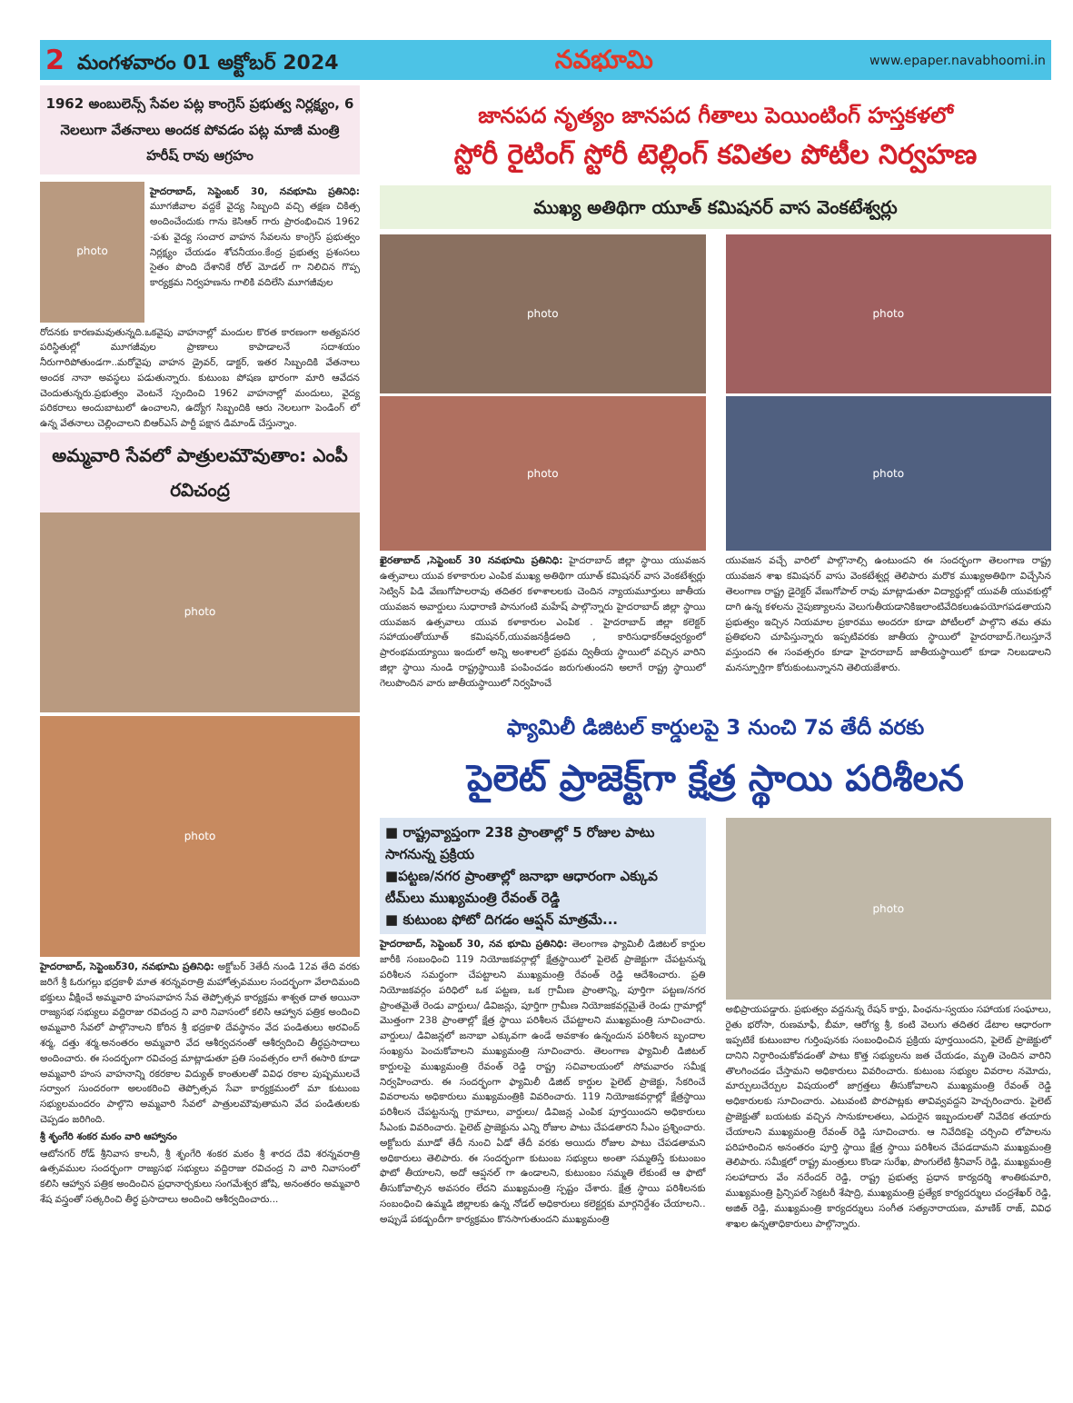2 మంగళవారం 01 అక్టోబర్ 2024
నవభూమి
www.epaper.navabhoomi.in
1962 అంబులెన్స్ సేవల పట్ల కాంగ్రెస్ ప్రభుత్వ నిర్లక్ష్యం, 6 నెలలుగా వేతనాలు అందక పోవడం పట్ల మాజీ మంత్రి హరీష్ రావు ఆగ్రహం
photo
హైదరాబాద్‌, సెప్టెంబర్ 30, నవభూమి ప్రతినిధి: మూగజీవాల వద్దకే వైద్య సిబ్బంది వచ్చి తక్షణ చికిత్స అందించేందుకు గాను కెసిఆర్ గారు ప్రారంభించిన 1962 -పశు వైద్య సంచార వాహన సేవలను కాంగ్రెస్ ప్రభుత్వం నిర్లక్ష్యం చేయడం శోచనీయం.కేంద్ర ప్రభుత్వ ప్రశంసలు సైతం పొంది దేశానికే రోల్ మోడల్ గా నిలిచిన గొప్ప కార్యక్రమ నిర్వహణను గాలికి వదిలేసి మూగజీవుల
రోదనకు కారణమవుతున్నది.ఒకవైపు వాహనాల్లో మందుల కొరత కారణంగా అత్యవసర పరిస్థితుల్లో మూగజీవుల ప్రాణాలు కాపాడాలనే సదాశయం నీరుగారిపోతుండగా..మరోవైపు వాహన డ్రైవర్, డాక్టర్, ఇతర సిబ్బందికి వేతనాలు అందక నానా అవస్థలు పడుతున్నారు. కుటుంబ పోషణ భారంగా మారి ఆవేదన చెందుతున్నరు.ప్రభుత్వం వెంటనే స్పందించి 1962 వాహనాల్లో మందులు, వైద్య పరికరాలు అందుబాటులో ఉంచాలని, ఉద్యోగ సిబ్బందికి ఆరు నెలలుగా పెండింగ్ లో ఉన్న వేతనాలు చెల్లించాలని బిఆర్ఎస్ పార్టీ పక్షాన డిమాండ్ చేస్తున్నాం.
అమ్మవారి సేవలో పాత్రులమౌవుతాం: ఎంపీ రవిచంద్ర
photo
photo
హైదరాబాద్‌, సెప్టెంబర్30, నవభూమి ప్రతినిధి: అక్టోబర్ 3తేదీ నుండి 12వ తేది వరకు జరిగే శ్రీ ఓరుగల్లు భద్రకాళీ మాత శరన్నవరాత్రి మహోత్సవముల సందర్భంగా వేలాదిమంది భక్తులు వీక్షించే అమ్మవారి హంసవాహన సేవ తెప్పోత్సవ కార్యక్రమ శాశ్వత దాత అయినా రాజ్యసభ సభ్యులు వద్దిరాజు రవిచంద్ర ని వారి నివాసంలో కలిసి ఆహ్వాన పత్రిక అందించి అమ్మవారి సేవలో పాల్గొనాలని కోరిన శ్రీ భద్రకాళి దేవస్థానం వేద పండితులు అరవింద్ శర్మ, దత్తు శర్మ.అనంతరం అమ్మవారి వేద ఆశీర్వచనంతో ఆశీర్వదించి తీర్థప్రసాదాలు అందించారు. ఈ సందర్భంగా రవిచంద్ర మాట్లాడుతూ ప్రతి సంవత్సరం లాగే ఈసారి కూడా అమ్మవారి హంస వాహనాన్ని రకరకాల విద్యుత్ కాంతులతో వివిధ రకాల పుష్పములచే సర్వాంగ సుందరంగా అలంకరించి తెప్పోత్సవ సేవా కార్యక్రమంలో మా కుటుంబ సభ్యులమందరం పాల్గొని అమ్మవారి సేవలో పాత్రులమౌవుతామని వేద పండితులకు చెప్పడం జరిగింది.
శ్రీ శృంగేరి శంకర మఠం వారి ఆహ్వానం
ఆటోనగర్ రోడ్ శ్రీనివాస కాలనీ, శ్రీ శృంగేరి శంకర మఠం శ్రీ శారద దేవి శరన్నవరాత్రి ఉత్సవముల సందర్భంగా రాజ్యసభ సభ్యులు వద్దిరాజు రవిచంద్ర ని వారి నివాసంలో కలిసి ఆహ్వాన పత్రిక అందించిన ప్రధానార్చకులు సంగమేశ్వర జోషి, అనంతరం అమ్మవారి శేష వస్త్రంతో సత్కరించి తీర్థ ప్రసాదాలు అందించి ఆశీర్వదించారు...
జానపద నృత్యం జానపద గీతాలు పెయింటింగ్ హస్తకళలో
స్టోరీ రైటింగ్ స్టోరీ టెల్లింగ్ కవితల పోటీల నిర్వహణ
ముఖ్య అతిథిగా యూత్ కమిషనర్ వాస వెంకటేశ్వర్లు
photo
photo
ఖైరతాబాద్ ,సెప్టెంబర్ 30 నవభూమి ప్రతినిధి: హైదరాబాద్ జిల్లా స్థాయి యువజన ఉత్సవాలు యువ కళాకారుల ఎంపిక ముఖ్య అతిథిగా యూత్ కమిషనర్ వాస వెంకటేశ్వర్లు సెట్విన్ పిడి వేణుగోపాలరావు తదితర కళాశాలలకు చెందిన న్యాయమూర్తులు జాతీయ యువజన అవార్డులు సుధారాణి పానుగంటి మహేష్ పాల్గొన్నారు హైదరాబాద్ జిల్లా స్థాయి యువజన ఉత్సవాలు యువ కళాకారుల ఎంపిక . హైదరాబాద్ జిల్లా కలెక్టర్ సహాయంతోయూత్ కమిషనర్,యువజనక్రీడఅది , కారిసుధాకర్ఆధ్వర్యంలో ప్రారంభమయ్యాయి ఇందులో అన్ని అంశాలలో ప్రథమ ద్వితీయ స్థాయిలో వచ్చిన వారిని జిల్లా స్థాయి నుండి రాష్ట్రస్థాయికి పంపించడం జరుగుతుందని అలాగే రాష్ట్ర స్థాయిలో గెలుపొందిన వారు జాతీయస్థాయిలో నిర్వహించే
photo
photo
యువజన వచ్చే వారిలో పాల్గొనాల్సి ఉంటుందని ఈ సందర్భంగా తెలంగాణ రాష్ట్ర యువజన శాఖ కమిషనర్ వాసు వెంకటేశ్వర్ల తెలిపారు మరొక ముఖ్యఅతిథిగా విచ్చేసిన తెలంగాణ రాష్ట్ర డైరెక్టర్ వేణుగోపాల్ రావు మాట్లాడుతూ విద్యార్థుల్లో యువతీ యువకుల్లో దాగి ఉన్న కళలను నైపుణ్యాలను వెలుగుతీయడానికిఇలాంటివేదికలుఉపయోగపడతాయని ప్రభుత్వం ఇచ్చిన నియమాల ప్రకారము అందరూ కూడా పోటీలలో పాల్గొని తమ తమ ప్రతిభలని చూపిస్తున్నారు ఇప్పటివరకు జాతీయ స్థాయిలో హైదరాబాద్.గెలుస్తూనే వస్తుందని ఈ సంవత్సరం కూడా హైదరాబాద్ జాతీయస్థాయిలో కూడా నిలబడాలని మనస్ఫూర్తిగా కోరుకుంటున్నానని తెలియజేశారు.
ఫ్యామిలీ డిజిటల్ కార్డులపై 3 నుంచి 7వ తేదీ వరకు
పైలెట్ ప్రాజెక్ట్‌గా క్షేత్ర స్థాయి పరిశీలన
■ రాష్ట్రవ్యాప్తంగా 238 ప్రాంతాల్లో 5 రోజుల పాటు సాగనున్న ప్రక్రియ
■పట్టణ/నగర ప్రాంతాల్లో జనాభా ఆధారంగా ఎక్కువ టీమ్‌లు ముఖ్యమంత్రి రేవంత్ రెడ్డి
■ కుటుంబ ఫోటో దిగడం ఆప్షన్ మాత్రమే...
హైదరాబాద్‌, సెప్టెంబర్ 30, నవ భూమి ప్రతినిధి: తెలంగాణ ఫ్యామిలీ డిజిటల్ కార్డుల జారీకి సంబంధించి 119 నియోజకవర్గాల్లో క్షేత్రస్థాయిలో పైలెట్ ప్రాజెక్టుగా చేపట్టనున్న పరిశీలన సమర్థంగా చేపట్టాలని ముఖ్యమంత్రి రేవంత్ రెడ్డి ఆదేశించారు. ప్రతి నియోజకవర్గం పరిధిలో ఒక పట్టణ, ఒక గ్రామీణ ప్రాంతాన్ని, పూర్తిగా పట్టణ/నగర ప్రాంతమైతే రెండు వార్డులు/ డివిజన్లు, పూర్తిగా గ్రామీణ నియోజకవర్గమైతే రెండు గ్రామాల్లో మొత్తంగా 238 ప్రాంతాల్లో క్షేత్ర స్థాయి పరిశీలన చేపట్టాలని ముఖ్యమంత్రి సూచించారు. వార్డులు/ డివిజన్లలో జనాభా ఎక్కువగా ఉండే అవకాశం ఉన్నందున పరిశీలన బృందాల సంఖ్యను పెంచుకోవాలని ముఖ్యమంత్రి సూచించారు. తెలంగాణ ఫ్యామిలీ డిజిటల్ కార్డులపై ముఖ్యమంత్రి రేవంత్ రెడ్డి రాష్ట్ర సచివాలయంలో సోమవారం సమీక్ష నిర్వహించారు. ఈ సందర్భంగా ఫ్యామిలీ డిజిట్ కార్డుల పైలెట్ ప్రాజెక్టు, సేకరించే వివరాలను అధికారులు ముఖ్యమంత్రికి వివరించారు. 119 నియోజకవర్గాల్లో క్షేత్రస్థాయి పరిశీలన చేపట్టనున్న గ్రామాలు, వార్డులు/ డివిజన్ల ఎంపిక పూర్తయిందని అధికారులు సీఎంకు వివరించారు. పైలెట్ ప్రాజెక్టును ఎన్ని రోజుల పాటు చేపడతారని సీఎం ప్రశ్నించారు. అక్టోబరు మూడో తేదీ నుంచి ఏడో తేదీ వరకు అయిదు రోజుల పాటు చేపడతామని అధికారులు తెలిపారు. ఈ సందర్భంగా కుటుంబ సభ్యులు అంతా సమ్మతిస్తే కుటుంబం ఫొటో తీయాలని, అదో ఆప్షనల్ గా ఉండాలని, కుటుంబం సమ్మతి లేకుంటే ఆ ఫొటో తీసుకోవాల్సిన అవసరం లేదని ముఖ్యమంత్రి స్పష్టం చేశారు. క్షేత్ర స్థాయి పరిశీలనకు సంబంధించి ఉమ్మడి జిల్లాలకు ఉన్న నోడల్ అధికారులు కలెక్టర్లకు మార్గనిర్దేశం చేయాలని.. అప్పుడే పకడ్బందీగా కార్యక్రమం కొనసాగుతుందని ముఖ్యమంత్రి
photo
అభిప్రాయపడ్డారు. ప్రభుత్వం వద్దనున్న రేషన్ కార్డు, పింఛను-స్వయం సహాయక సంఘాలు, రైతు భరోసా, రుణమాఫీ, బీమా, ఆరోగ్య శ్రీ, కంటి వెలుగు తదితర డేటాల ఆధారంగా ఇప్పటికే కుటుంబాల గుర్తింపునకు సంబంధించిన ప్రక్రియ పూర్తయిందని, పైలెట్ ప్రాజెక్టులో దానిని నిర్ధారించుకోవడంతో పాటు కొత్త సభ్యులను జత చేయడం, మృతి చెందిన వారిని తొలగించడం చేస్తామని అధికారులు వివరించారు. కుటుంబ సభ్యుల వివరాల నమోదు, మార్పులుచేర్పుల విషయంలో జాగ్రత్తలు తీసుకోవాలని ముఖ్యమంత్రి రేవంత్ రెడ్డి అధికారులకు సూచించారు. ఎటువంటి పొరపాట్లకు తావివ్వవద్దని హెచ్చరించారు. పైలెట్ ప్రాజెక్టుతో బయటకు వచ్చిన సానుకూలతలు, ఎదురైన ఇబ్బందులతో నివేదిక తయారు చేయాలని ముఖ్యమంత్రి రేవంత్ రెడ్డి సూచించారు. ఆ నివేదికపై చర్చించి లోపాలను పరిహరించిన అనంతరం పూర్తి స్థాయి క్షేత్ర స్థాయి పరిశీలన చేపడదామని ముఖ్యమంత్రి తెలిపారు. సమీక్షలో రాష్ట్ర మంత్రులు కొండా సురేఖ, పొంగులేటి శ్రీనివాస్ రెడ్డి, ముఖ్యమంత్రి సలహాదారు వేం నరేందర్ రెడ్డి, రాష్ట్ర ప్రభుత్వ ప్రధాన కార్యదర్శి శాంతికుమారి, ముఖ్యమంత్రి ప్రిన్సిపల్ సెక్రటరీ శేషాద్రి, ముఖ్యమంత్రి ప్రత్యేక కార్యదర్శులు చంద్రశేఖర్ రెడ్డి, అజిత్ రెడ్డి, ముఖ్యమంత్రి కార్యదర్శులు సంగీత సత్యనారాయణ, మాణిక్ రాజ్, వివిధ శాఖల ఉన్నతాధికారులు పాల్గొన్నారు.